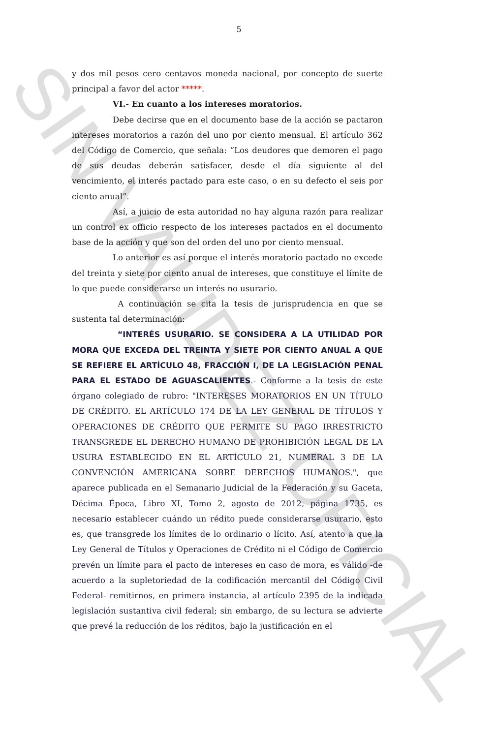SIN VALIDEZ OFICIAL
5
y dos mil pesos cero centavos moneda nacional, por concepto de suerte principal a favor del actor *****.
VI.- En cuanto a los intereses moratorios.
Debe decirse que en el documento base de la acción se pactaron intereses moratorios a razón del uno por ciento mensual. El artículo 362 del Código de Comercio, que señala: “Los deudores que demoren el pago de sus deudas deberán satisfacer, desde el día siguiente al del vencimiento, el interés pactado para este caso, o en su defecto el seis por ciento anual”.
Así, a juicio de esta autoridad no hay alguna razón para realizar un control ex officio respecto de los intereses pactados en el documento base de la acción y que son del orden del uno por ciento mensual.
Lo anterior es así porque el interés moratorio pactado no excede del treinta y siete por ciento anual de intereses, que constituye el límite de lo que puede considerarse un interés no usurario.
A continuación se cita la tesis de jurisprudencia en que se sustenta tal determinación:
“INTERÉS USURARIO. SE CONSIDERA A LA UTILIDAD POR MORA QUE EXCEDA DEL TREINTA Y SIETE POR CIENTO ANUAL A QUE SE REFIERE EL ARTÍCULO 48, FRACCIÓN I, DE LA LEGISLACIÓN PENAL PARA EL ESTADO DE AGUASCALIENTES.- Conforme a la tesis de este órgano colegiado de rubro: "INTERESES MORATORIOS EN UN TÍTULO DE CRÉDITO. EL ARTÍCULO 174 DE LA LEY GENERAL DE TÍTULOS Y OPERACIONES DE CRÉDITO QUE PERMITE SU PAGO IRRESTRICTO TRANSGREDE EL DERECHO HUMANO DE PROHIBICIÓN LEGAL DE LA USURA ESTABLECIDO EN EL ARTÍCULO 21, NUMERAL 3 DE LA CONVENCIÓN AMERICANA SOBRE DERECHOS HUMANOS.", que aparece publicada en el Semanario Judicial de la Federación y su Gaceta, Décima Época, Libro XI, Tomo 2, agosto de 2012, página 1735, es necesario establecer cuándo un rédito puede considerarse usurario, esto es, que transgrede los límites de lo ordinario o lícito. Así, atento a que la Ley General de Títulos y Operaciones de Crédito ni el Código de Comercio prevén un límite para el pacto de intereses en caso de mora, es válido -de acuerdo a la supletoriedad de la codificación mercantil del Código Civil Federal- remitirnos, en primera instancia, al artículo 2395 de la indicada legislación sustantiva civil federal; sin embargo, de su lectura se advierte que prevé la reducción de los réditos, bajo la justificación en el